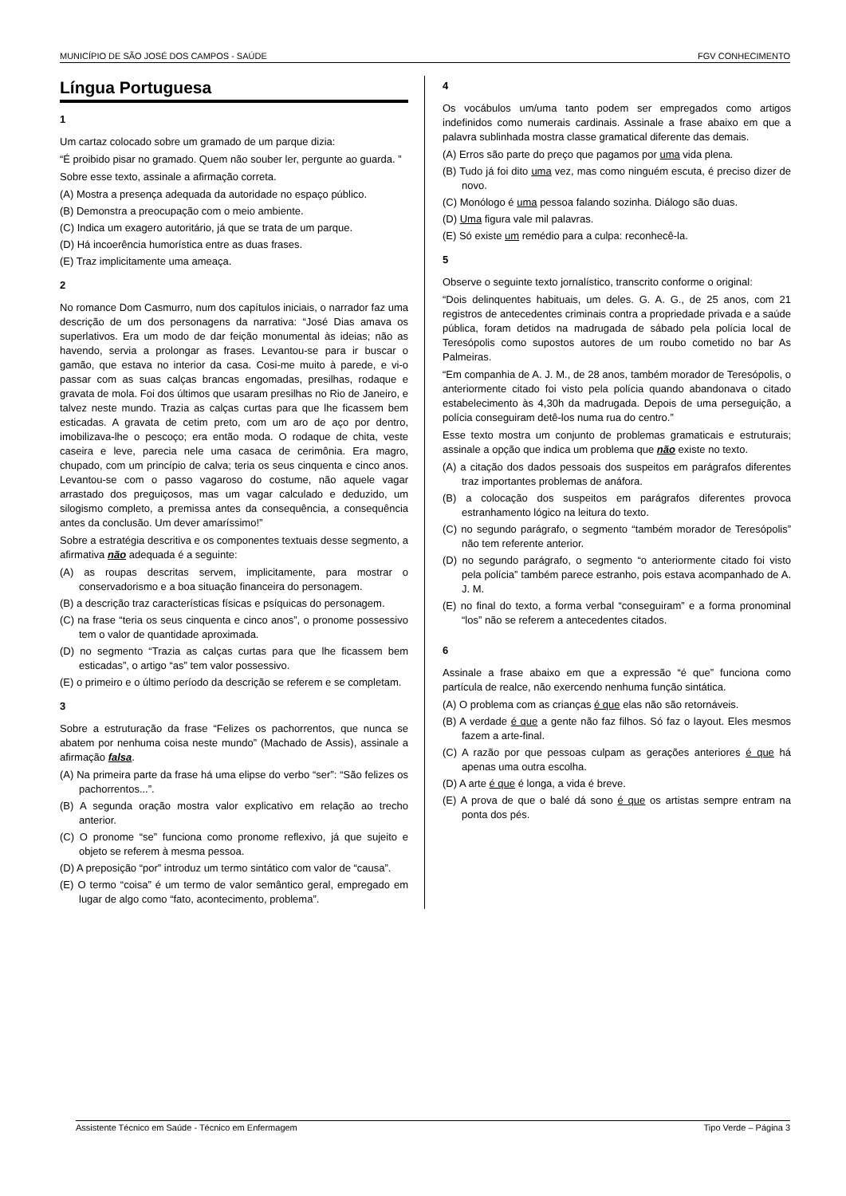MUNICÍPIO DE SÃO JOSÉ DOS CAMPOS - SAÚDE FGV CONHECIMENTO
Língua Portuguesa
1
Um cartaz colocado sobre um gramado de um parque dizia:
“É proibido pisar no gramado. Quem não souber ler, pergunte ao guarda. ”
Sobre esse texto, assinale a afirmação correta.
(A) Mostra a presença adequada da autoridade no espaço público.
(B) Demonstra a preocupação com o meio ambiente.
(C) Indica um exagero autoritário, já que se trata de um parque.
(D) Há incoerência humorística entre as duas frases.
(E) Traz implicitamente uma ameaça.
2
No romance Dom Casmurro, num dos capítulos iniciais, o narrador faz uma descrição de um dos personagens da narrativa: “José Dias amava os superlativos. Era um modo de dar feição monumental às ideias; não as havendo, servia a prolongar as frases. Levantou-se para ir buscar o gamão, que estava no interior da casa. Cosi-me muito à parede, e vi-o passar com as suas calças brancas engomadas, presilhas, rodaque e gravata de mola. Foi dos últimos que usaram presilhas no Rio de Janeiro, e talvez neste mundo. Trazia as calças curtas para que lhe ficassem bem esticadas. A gravata de cetim preto, com um aro de aço por dentro, imobilizava-lhe o pescoço; era então moda. O rodaque de chita, veste caseira e leve, parecia nele uma casaca de cerimônia. Era magro, chupado, com um princípio de calva; teria os seus cinquenta e cinco anos. Levantou-se com o passo vagaroso do costume, não aquele vagar arrastado dos preguiçosos, mas um vagar calculado e deduzido, um silogismo completo, a premissa antes da consequência, a consequência antes da conclusão. Um dever amaríssimo!”
Sobre a estratégia descritiva e os componentes textuais desse segmento, a afirmativa não adequada é a seguinte:
(A) as roupas descritas servem, implicitamente, para mostrar o conservadorismo e a boa situação financeira do personagem.
(B) a descrição traz características físicas e psíquicas do personagem.
(C) na frase “teria os seus cinquenta e cinco anos”, o pronome possessivo tem o valor de quantidade aproximada.
(D) no segmento “Trazia as calças curtas para que lhe ficassem bem esticadas”, o artigo “as” tem valor possessivo.
(E) o primeiro e o último período da descrição se referem e se completam.
3
Sobre a estruturação da frase “Felizes os pachorrentos, que nunca se abatem por nenhuma coisa neste mundo” (Machado de Assis), assinale a afirmação falsa.
(A) Na primeira parte da frase há uma elipse do verbo “ser”: “São felizes os pachorrentos...”.
(B) A segunda oração mostra valor explicativo em relação ao trecho anterior.
(C) O pronome “se” funciona como pronome reflexivo, já que sujeito e objeto se referem à mesma pessoa.
(D) A preposição “por” introduz um termo sintático com valor de “causa”.
(E) O termo “coisa” é um termo de valor semântico geral, empregado em lugar de algo como “fato, acontecimento, problema”.
4
Os vocábulos um/uma tanto podem ser empregados como artigos indefinidos como numerais cardinais. Assinale a frase abaixo em que a palavra sublinhada mostra classe gramatical diferente das demais.
(A) Erros são parte do preço que pagamos por uma vida plena.
(B) Tudo já foi dito uma vez, mas como ninguém escuta, é preciso dizer de novo.
(C) Monólogo é uma pessoa falando sozinha. Diálogo são duas.
(D) Uma figura vale mil palavras.
(E) Só existe um remédio para a culpa: reconhecê-la.
5
Observe o seguinte texto jornalístico, transcrito conforme o original:
“Dois delinquentes habituais, um deles. G. A. G., de 25 anos, com 21 registros de antecedentes criminais contra a propriedade privada e a saúde pública, foram detidos na madrugada de sábado pela polícia local de Teresópolis como supostos autores de um roubo cometido no bar As Palmeiras.
“Em companhia de A. J. M., de 28 anos, também morador de Teresópolis, o anteriormente citado foi visto pela polícia quando abandonava o citado estabelecimento às 4,30h da madrugada. Depois de uma perseguição, a polícia conseguiram detê-los numa rua do centro.”
Esse texto mostra um conjunto de problemas gramaticais e estruturais; assinale a opção que indica um problema que não existe no texto.
(A) a citação dos dados pessoais dos suspeitos em parágrafos diferentes traz importantes problemas de anáfora.
(B) a colocação dos suspeitos em parágrafos diferentes provoca estranhamento lógico na leitura do texto.
(C) no segundo parágrafo, o segmento “também morador de Teresópolis” não tem referente anterior.
(D) no segundo parágrafo, o segmento “o anteriormente citado foi visto pela polícia” também parece estranho, pois estava acompanhado de A. J. M.
(E) no final do texto, a forma verbal “conseguiram” e a forma pronominal “los” não se referem a antecedentes citados.
6
Assinale a frase abaixo em que a expressão “é que” funciona como partícula de realce, não exercendo nenhuma função sintática.
(A) O problema com as crianças é que elas não são retornáveis.
(B) A verdade é que a gente não faz filhos. Só faz o layout. Eles mesmos fazem a arte-final.
(C) A razão por que pessoas culpam as gerações anteriores é que há apenas uma outra escolha.
(D) A arte é que é longa, a vida é breve.
(E) A prova de que o balé dá sono é que os artistas sempre entram na ponta dos pés.
Assistente Técnico em Saúde - Técnico em Enfermagem Tipo Verde – Página 3